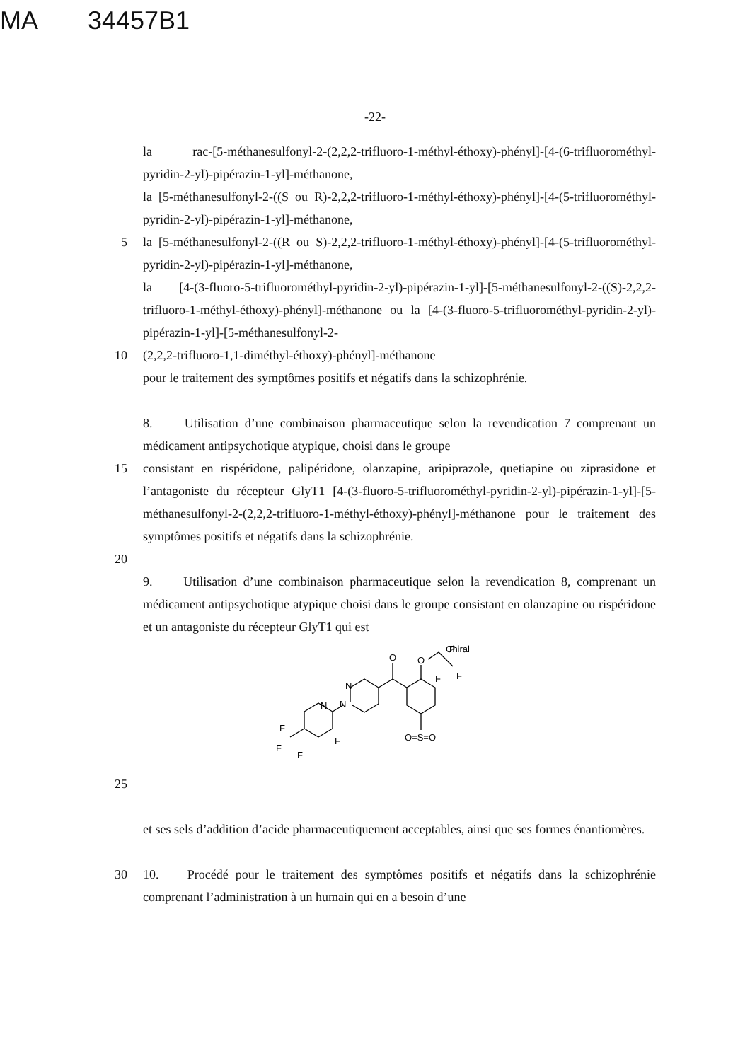MA 34457B1
-22-
la rac-[5-méthanesulfonyl-2-(2,2,2-trifluoro-1-méthyl-éthoxy)-phényl]-[4-(6-trifluorométhyl-pyridin-2-yl)-pipérazin-1-yl]-méthanone,
la [5-méthanesulfonyl-2-((S ou R)-2,2,2-trifluoro-1-méthyl-éthoxy)-phényl]-[4-(5-trifluorométhyl-pyridin-2-yl)-pipérazin-1-yl]-méthanone,
5 la [5-méthanesulfonyl-2-((R ou S)-2,2,2-trifluoro-1-méthyl-éthoxy)-phényl]-[4-(5-trifluorométhyl-pyridin-2-yl)-pipérazin-1-yl]-méthanone,
la [4-(3-fluoro-5-trifluorométhyl-pyridin-2-yl)-pipérazin-1-yl]-[5-méthanesulfonyl-2-((S)-2,2,2-trifluoro-1-méthyl-éthoxy)-phényl]-méthanone ou la [4-(3-fluoro-5-trifluorométhyl-pyridin-2-yl)-pipérazin-1-yl]-[5-méthanesulfonyl-2-
10 (2,2,2-trifluoro-1,1-diméthyl-éthoxy)-phényl]-méthanone
pour le traitement des symptômes positifs et négatifs dans la schizophrénie.
8. Utilisation d’une combinaison pharmaceutique selon la revendication 7 comprenant un médicament antipsychotique atypique, choisi dans le groupe
15 consistant en rispéridone, palipéridone, olanzapine, aripiprazole, quetiapine ou ziprasidone et l’antagoniste du récepteur GlyT1 [4-(3-fluoro-5-trifluorométhyl-pyridin-2-yl)-pipérazin-1-yl]-[5-méthanesulfonyl-2-(2,2,2-trifluoro-1-méthyl-éthoxy)-phényl]-méthanone pour le traitement des symptômes positifs et négatifs dans la schizophrénie.
20
9. Utilisation d’une combinaison pharmaceutique selon la revendication 8, comprenant un médicament antipsychotique atypique choisi dans le groupe consistant en olanzapine ou rispéridone et un antagoniste du récepteur GlyT1 qui est
Chiral
O
O
N
N
N
F
F
F
F
O=S=O
F
F
F
25
et ses sels d’addition d’acide pharmaceutiquement acceptables, ainsi que ses formes énantiomères.
30 10. Procédé pour le traitement des symptômes positifs et négatifs dans la schizophrénie comprenant l’administration à un humain qui en a besoin d’une